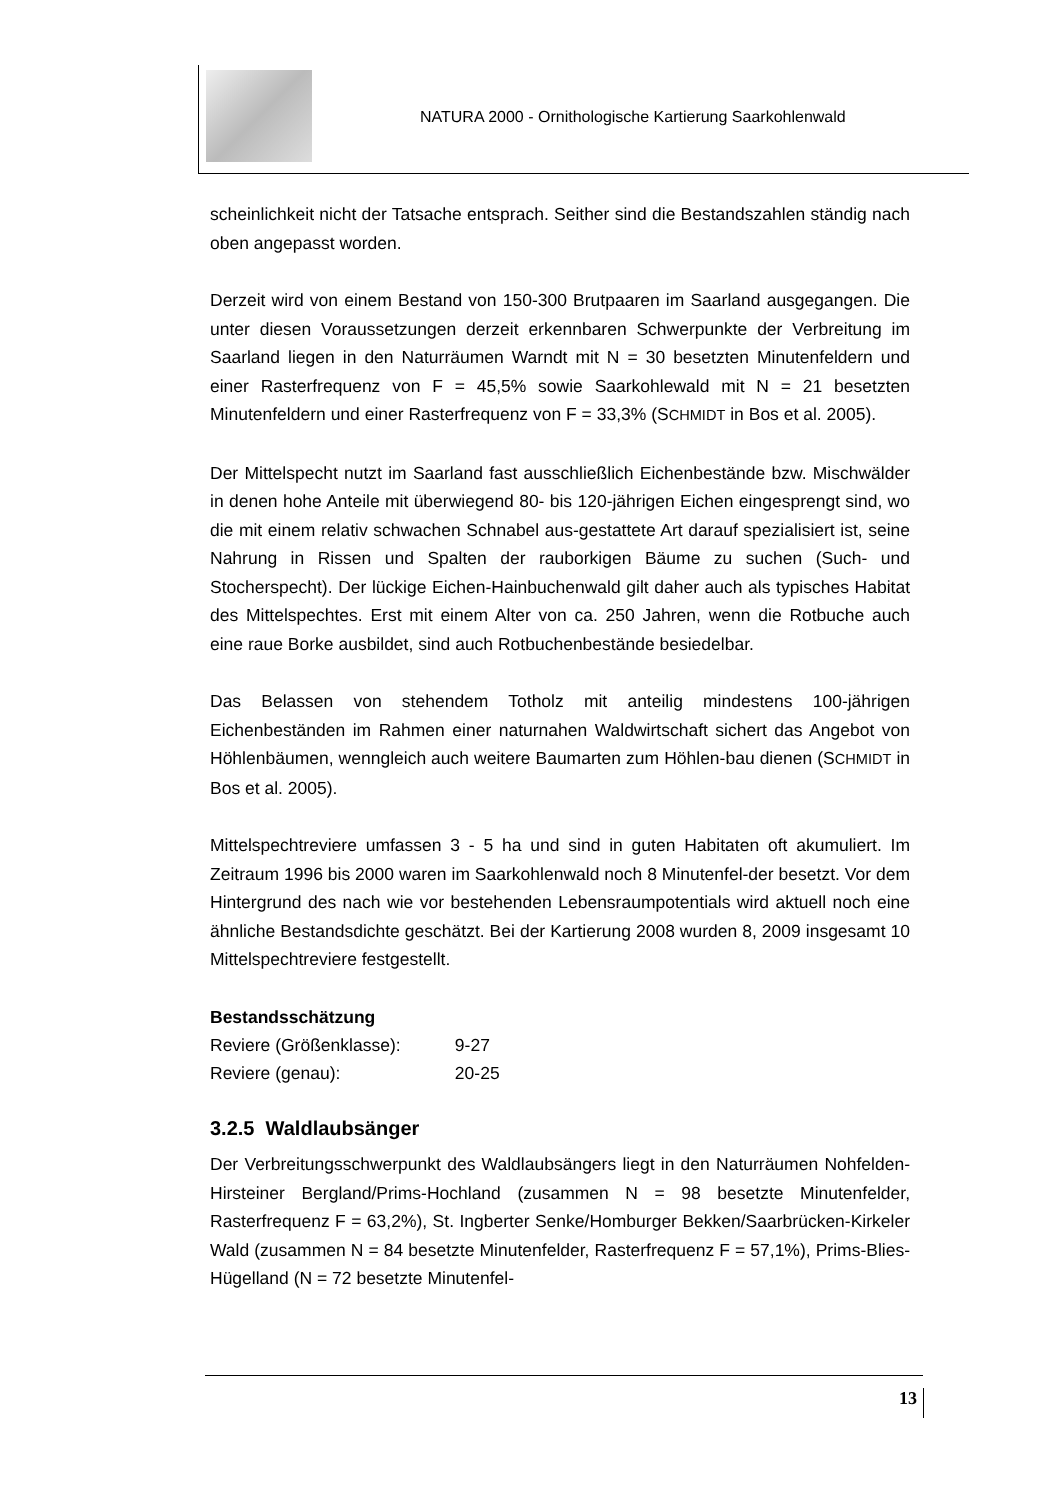NATURA 2000 - Ornithologische Kartierung Saarkohlenwald
scheinlichkeit nicht der Tatsache entsprach. Seither sind die Bestandszahlen ständig nach oben angepasst worden.
Derzeit wird von einem Bestand von 150-300 Brutpaaren im Saarland ausgegangen. Die unter diesen Voraussetzungen derzeit erkennbaren Schwerpunkte der Verbreitung im Saarland liegen in den Naturräumen Warndt mit N = 30 besetzten Minutenfeldern und einer Rasterfrequenz von F = 45,5% sowie Saarkohlewald mit N = 21 besetzten Minutenfeldern und einer Rasterfrequenz von F = 33,3% (SCHMIDT in Bos et al. 2005).
Der Mittelspecht nutzt im Saarland fast ausschließlich Eichenbestände bzw. Mischwälder in denen hohe Anteile mit überwiegend 80- bis 120-jährigen Eichen eingesprengt sind, wo die mit einem relativ schwachen Schnabel aus-gestattete Art darauf spezialisiert ist, seine Nahrung in Rissen und Spalten der rauborkigen Bäume zu suchen (Such- und Stocherspecht). Der lückige Eichen-Hainbuchenwald gilt daher auch als typisches Habitat des Mittelspechtes. Erst mit einem Alter von ca. 250 Jahren, wenn die Rotbuche auch eine raue Borke ausbildet, sind auch Rotbuchenbestände besiedelbar.
Das Belassen von stehendem Totholz mit anteilig mindestens 100-jährigen Eichenbeständen im Rahmen einer naturnahen Waldwirtschaft sichert das Angebot von Höhlenbäumen, wenngleich auch weitere Baumarten zum Höhlen-bau dienen (SCHMIDT in Bos et al. 2005).
Mittelspechtreviere umfassen 3 - 5 ha und sind in guten Habitaten oft akumuliert. Im Zeitraum 1996 bis 2000 waren im Saarkohlenwald noch 8 Minutenfel-der besetzt. Vor dem Hintergrund des nach wie vor bestehenden Lebensraumpotentials wird aktuell noch eine ähnliche Bestandsdichte geschätzt. Bei der Kartierung 2008 wurden 8, 2009 insgesamt 10 Mittelspechtreviere festgestellt.
Bestandsschätzung
Reviere (Größenklasse): 9-27
Reviere (genau): 20-25
3.2.5 Waldlaubsänger
Der Verbreitungsschwerpunkt des Waldlaubsängers liegt in den Naturräumen Nohfelden-Hirsteiner Bergland/Prims-Hochland (zusammen N = 98 besetzte Minutenfelder, Rasterfrequenz F = 63,2%), St. Ingberter Senke/Homburger Bekken/Saarbrücken-Kirkeler Wald (zusammen N = 84 besetzte Minutenfelder, Rasterfrequenz F = 57,1%), Prims-Blies-Hügelland (N = 72 besetzte Minutenfel-
13